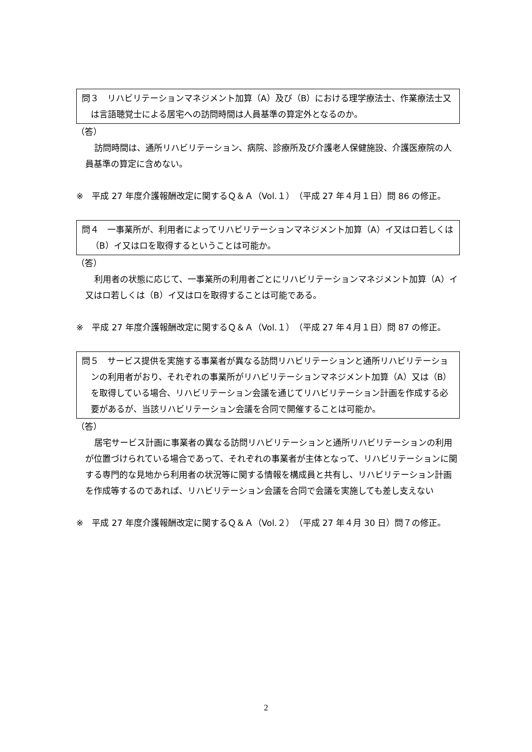問３　リハビリテーションマネジメント加算（A）及び（B）における理学療法士、作業療法士又は言語聴覚士による居宅への訪問時間は人員基準の算定外となるのか。
（答）
訪問時間は、通所リハビリテーション、病院、診療所及び介護老人保健施設、介護医療院の人員基準の算定に含めない。
※　平成 27 年度介護報酬改定に関するＱ＆Ａ（Vol.１）（平成 27 年４月１日）問 86 の修正。
問４　一事業所が、利用者によってリハビリテーションマネジメント加算（A）イ又はロ若しくは（B）イ又はロを取得するということは可能か。
（答）
利用者の状態に応じて、一事業所の利用者ごとにリハビリテーションマネジメント加算（A）イ又はロ若しくは（B）イ又はロを取得することは可能である。
※　平成 27 年度介護報酬改定に関するＱ＆Ａ（Vol.１）（平成 27 年４月１日）問 87 の修正。
問５　サービス提供を実施する事業者が異なる訪問リハビリテーションと通所リハビリテーションの利用者がおり、それぞれの事業所がリハビリテーションマネジメント加算（A）又は（B）を取得している場合、リハビリテーション会議を通じてリハビリテーション計画を作成する必要があるが、当該リハビリテーション会議を合同で開催することは可能か。
（答）
居宅サービス計画に事業者の異なる訪問リハビリテーションと通所リハビリテーションの利用が位置づけられている場合であって、それぞれの事業者が主体となって、リハビリテーションに関する専門的な見地から利用者の状況等に関する情報を構成員と共有し、リハビリテーション計画を作成等するのであれば、リハビリテーション会議を合同で会議を実施しても差し支えない
※　平成 27 年度介護報酬改定に関するＱ＆Ａ（Vol.２）（平成 27 年４月 30 日）問７の修正。
2